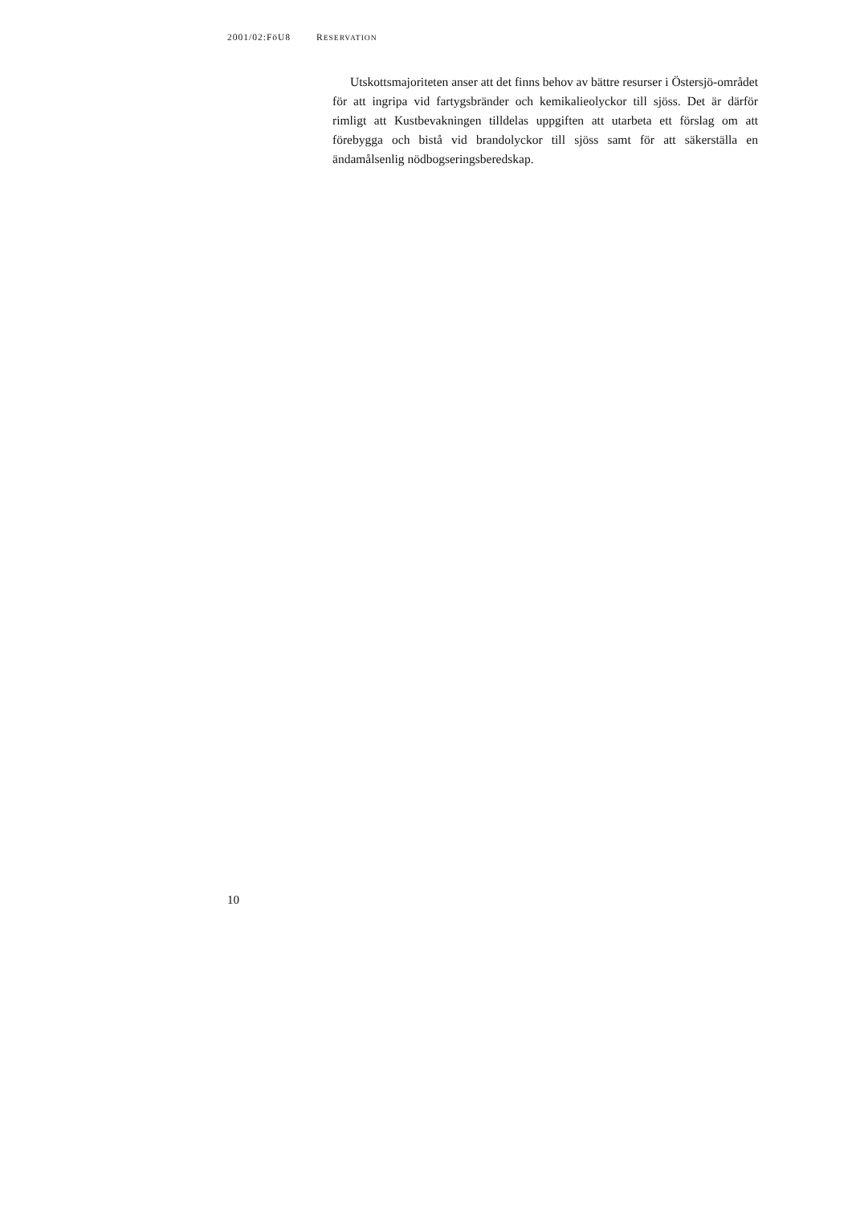2001/02:FöU8 RESERVATION
Utskottsmajoriteten anser att det finns behov av bättre resurser i Östersjö-området för att ingripa vid fartygsbränder och kemikalieolyckor till sjöss. Det är därför rimligt att Kustbevakningen tilldelas uppgiften att utarbeta ett förslag om att förebygga och bistå vid brandolyckor till sjöss samt för att säkerställa en ändamålsenlig nödbogseringsberedskap.
10